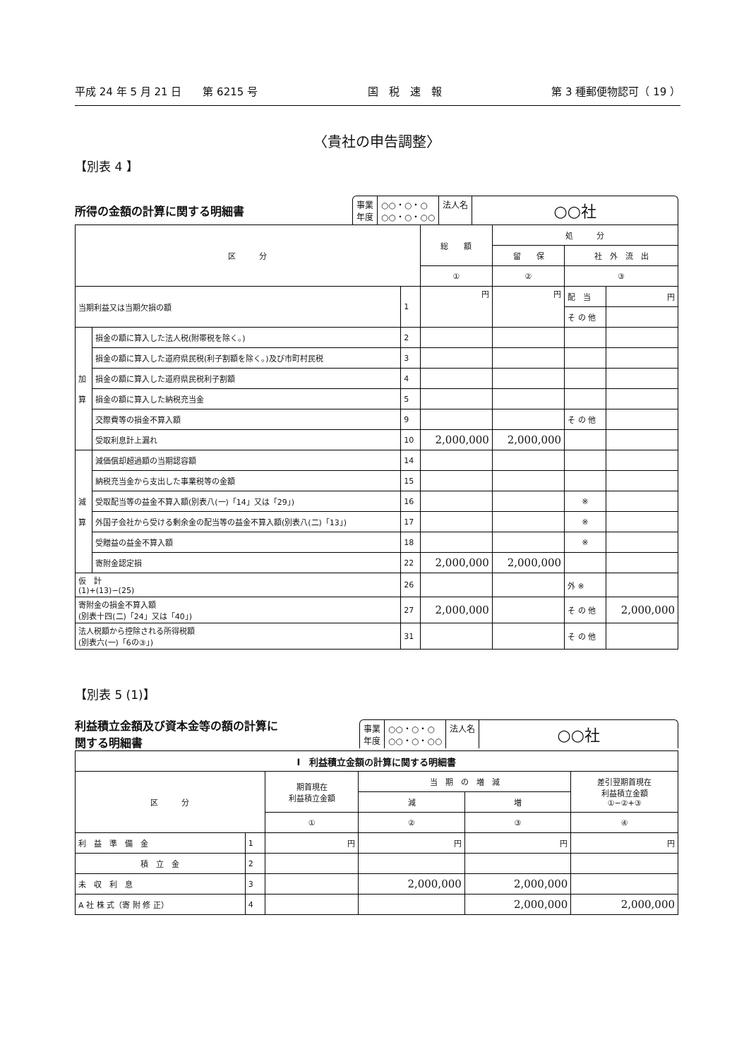平成 24 年 5 月 21 日　　第 6215 号 国　税　速　報 第 3 種郵便物認可（ 19 ）
〈貴社の申告調整〉
【別表 4 】
所得の金額の計算に関する明細書
事業
年度
○○・○・○
○○・○・○○
法人名
○○社
| 区 分 | | | 総 額 | 処 分 | | |
| --- | --- | --- | --- | --- | --- | --- |
| | | | | 留 保 | 社 外 流 出 | |
| | | | ① | ② | ③ | |
| 当期利益又は当期欠損の額 | | 1 | 円 | 円 | 配 当 | 円 |
| | | | | | そ の 他 | |
| 加 算 | 損金の額に算入した法人税(附帯税を除く。) | 2 | | | | |
| | 損金の額に算入した道府県民税(利子割額を除く。)及び市町村民税 | 3 | | | | |
| | 損金の額に算入した道府県民税利子割額 | 4 | | | | |
| | 損金の額に算入した納税充当金 | 5 | | | | |
| | 交際費等の損金不算入額 | 9 | | | そ の 他 | |
| | 受取利息計上漏れ | 10 | 2,000,000 | 2,000,000 | | |
| 減 算 | 減価償却超過額の当期認容額 | 14 | | | | |
| | 納税充当金から支出した事業税等の金額 | 15 | | | | |
| | 受取配当等の益金不算入額(別表八(一)「14」又は「29」) | 16 | | | ※ | |
| | 外国子会社から受ける剰余金の配当等の益金不算入額(別表八(二)「13」) | 17 | | | ※ | |
| | 受贈益の益金不算入額 | 18 | | | ※ | |
| | 寄附金認定損 | 22 | 2,000,000 | 2,000,000 | | |
| 仮 計 (1)+(13)−(25) | | 26 | | | 外 ※ | |
| 寄附金の損金不算入額 (別表十四(二)「24」又は「40」) | | 27 | 2,000,000 | | そ の 他 | 2,000,000 |
| 法人税額から控除される所得税額 (別表六(一)「6の③」) | | 31 | | | そ の 他 | |
【別表 5 (1)】
利益積立金額及び資本金等の額の計算に
関する明細書
事業
年度
○○・○・○
○○・○・○○
法人名
○○社
| Ⅰ 利益積立金額の計算に関する明細書 | | | | | |
| --- | --- | --- | --- | --- | --- |
| 区 分 | | 期首現在 利益積立金額 | 当 期 の 増 減 | | 差引翌期首現在 利益積立金額 ①−②+③ |
| | | | 減 | 増 | |
| | | ① | ② | ③ | ④ |
| 利 益 準 備 金 | 1 | 円 | 円 | 円 | 円 |
| 積 立 金 | 2 | | | | |
| 未 収 利 息 | 3 | | 2,000,000 | 2,000,000 | |
| A 社 株 式（寄 附 修 正） | 4 | | | 2,000,000 | 2,000,000 |